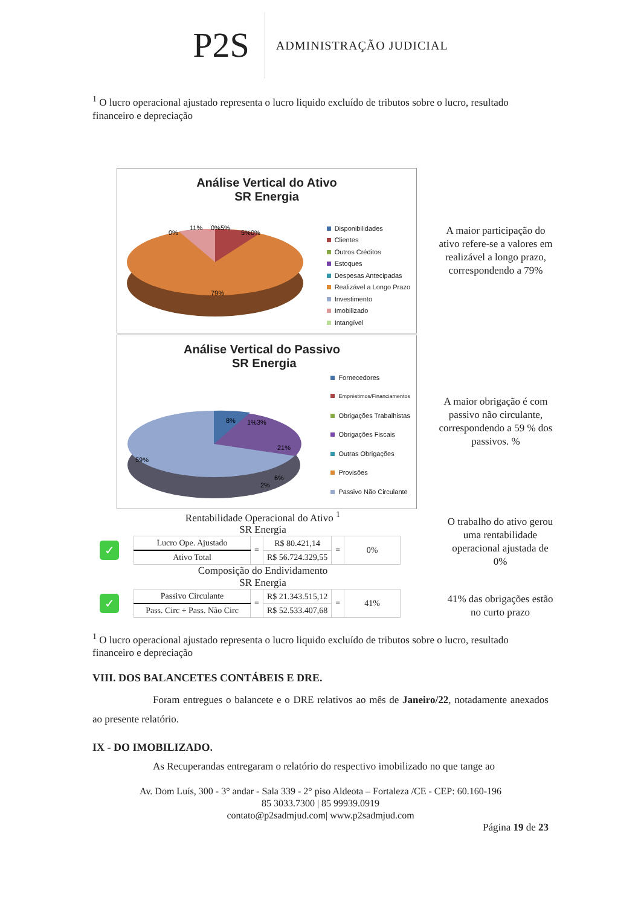P2S
ADMINISTRAÇÃO JUDICIAL
<sup>1</sup> O lucro operacional ajustado representa o lucro liquido excluído de tributos sobre o lucro, resultado financeiro e depreciação
Análise Vertical do Ativo
SR Energia
11%
0%5%
5%0%
0%
79%
Disponibilidades
Clientes
Outros Créditos
Estoques
Despesas Antecipadas
Realizável a Longo Prazo
Investimento
Imobilizado
Intangível
A maior participação do ativo refere-se a valores em realizável a longo prazo, correspondendo a 79%
Análise Vertical do Passivo
SR Energia
8%
1%3%
21%
6%
2%
59%
Fornecedores
Empréstimos/Financiamentos
Obrigações Trabalhistas
Obrigações Fiscais
Outras Obrigações
Provisões
Passivo Não Circulante
A maior obrigação é com passivo não circulante, correspondendo a 59 % dos passivos. %
Rentabilidade Operacional do Ativo <sup>1</sup>
SR Energia
✓
| Lucro Ope. Ajustado | = | R$ 80.421,14 | = | 0% |
| Ativo Total | | R$ 56.724.329,55 | | |
Composição do Endividamento
SR Energia
✓
| Passivo Circulante | = | R$ 21.343.515,12 | = | 41% |
| Pass. Circ + Pass. Não Circ | | R$ 52.533.407,68 | | |
O trabalho do ativo gerou uma rentabilidade operacional ajustada de 0%
41% das obrigações estão no curto prazo
<sup>1</sup> O lucro operacional ajustado representa o lucro liquido excluído de tributos sobre o lucro, resultado financeiro e depreciação
VIII. DOS BALANCETES CONTÁBEIS E DRE.
Foram entregues o balancete e o DRE relativos ao mês de Janeiro/22, notadamente anexados ao presente relatório.
IX - DO IMOBILIZADO.
As Recuperandas entregaram o relatório do respectivo imobilizado no que tange ao
Av. Dom Luís, 300 - 3° andar - Sala 339 - 2° piso Aldeota – Fortaleza /CE - CEP: 60.160-196
85 3033.7300 | 85 99939.0919
contato@p2sadmjud.com| www.p2sadmjud.com
Página 19 de 23